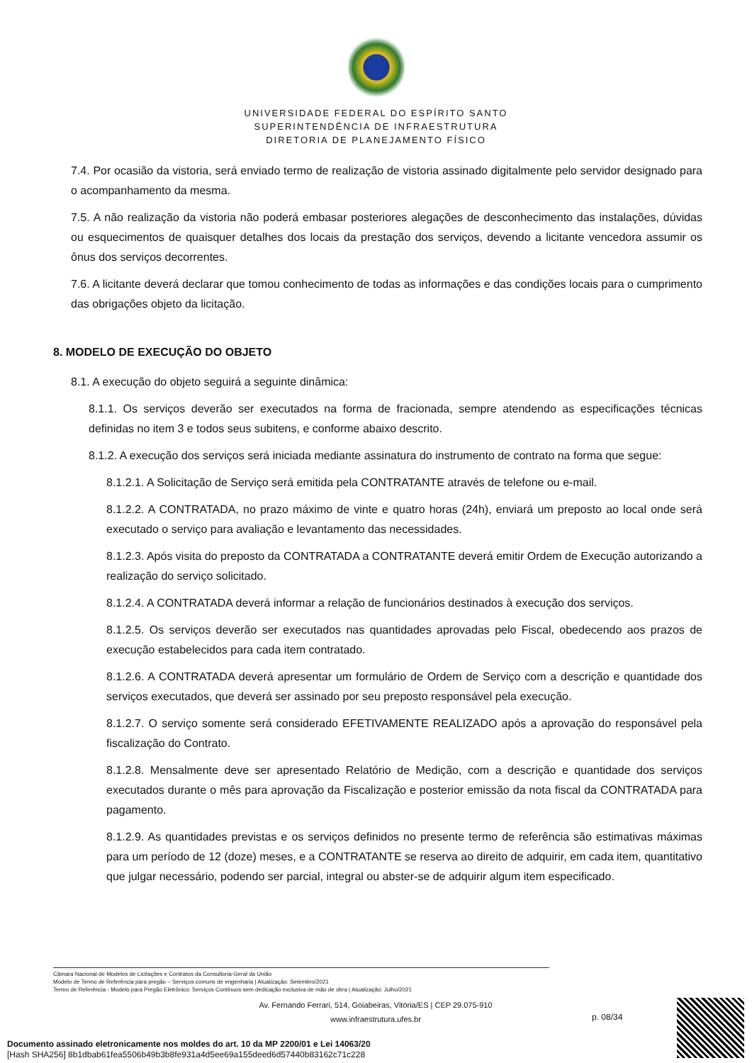UNIVERSIDADE FEDERAL DO ESPÍRITO SANTO
SUPERINTENDÊNCIA DE INFRAESTRUTURA
DIRETORIA DE PLANEJAMENTO FÍSICO
7.4. Por ocasião da vistoria, será enviado termo de realização de vistoria assinado digitalmente pelo servidor designado para o acompanhamento da mesma.
7.5. A não realização da vistoria não poderá embasar posteriores alegações de desconhecimento das instalações, dúvidas ou esquecimentos de quaisquer detalhes dos locais da prestação dos serviços, devendo a licitante vencedora assumir os ônus dos serviços decorrentes.
7.6. A licitante deverá declarar que tomou conhecimento de todas as informações e das condições locais para o cumprimento das obrigações objeto da licitação.
8. MODELO DE EXECUÇÃO DO OBJETO
8.1. A execução do objeto seguirá a seguinte dinâmica:
8.1.1. Os serviços deverão ser executados na forma de fracionada, sempre atendendo as especificações técnicas definidas no item 3 e todos seus subitens, e conforme abaixo descrito.
8.1.2. A execução dos serviços será iniciada mediante assinatura do instrumento de contrato na forma que segue:
8.1.2.1. A Solicitação de Serviço será emitida pela CONTRATANTE através de telefone ou e-mail.
8.1.2.2. A CONTRATADA, no prazo máximo de vinte e quatro horas (24h), enviará um preposto ao local onde será executado o serviço para avaliação e levantamento das necessidades.
8.1.2.3. Após visita do preposto da CONTRATADA a CONTRATANTE deverá emitir Ordem de Execução autorizando a realização do serviço solicitado.
8.1.2.4. A CONTRATADA deverá informar a relação de funcionários destinados à execução dos serviços.
8.1.2.5. Os serviços deverão ser executados nas quantidades aprovadas pelo Fiscal, obedecendo aos prazos de execução estabelecidos para cada item contratado.
8.1.2.6. A CONTRATADA deverá apresentar um formulário de Ordem de Serviço com a descrição e quantidade dos serviços executados, que deverá ser assinado por seu preposto responsável pela execução.
8.1.2.7. O serviço somente será considerado EFETIVAMENTE REALIZADO após a aprovação do responsável pela fiscalização do Contrato.
8.1.2.8. Mensalmente deve ser apresentado Relatório de Medição, com a descrição e quantidade dos serviços executados durante o mês para aprovação da Fiscalização e posterior emissão da nota fiscal da CONTRATADA para pagamento.
8.1.2.9. As quantidades previstas e os serviços definidos no presente termo de referência são estimativas máximas para um período de 12 (doze) meses, e a CONTRATANTE se reserva ao direito de adquirir, em cada item, quantitativo que julgar necessário, podendo ser parcial, integral ou abster-se de adquirir algum item especificado.
Câmara Nacional de Modelos de Licitações e Contratos da Consultoria-Geral da União
Modelo de Termo de Referência para pregão – Serviços comuns de engenharia | Atualização: Setembro/2021
Termo de Referência - Modelo para Pregão Eletrônico: Serviços Contínuos sem dedicação exclusiva de mão de obra | Atualização: Julho/2021
Av. Fernando Ferrari, 514, Goiabeiras, Vitória/ES | CEP 29.075-910
www.infraestrutura.ufes.br
p. 08/34
Documento assinado eletronicamente nos moldes do art. 10 da MP 2200/01 e Lei 14063/20
[Hash SHA256] 8b1dbab61fea5506b49b3b8fe931a4d5ee69a155deed6d57440b83162c71c228